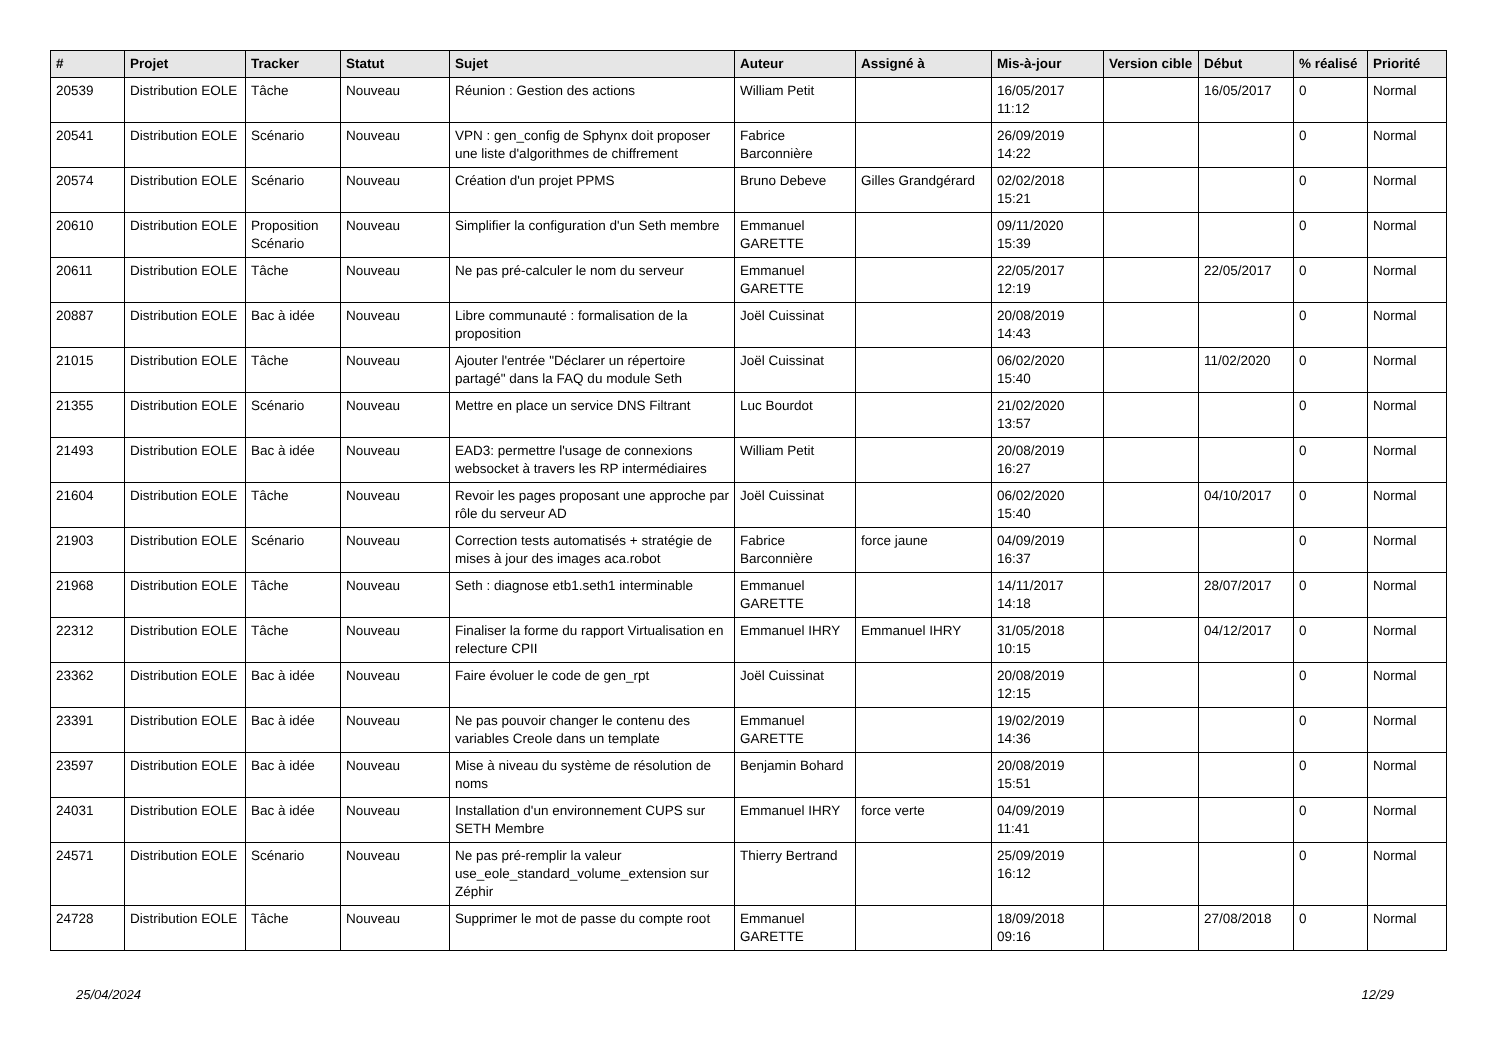| # | Projet | Tracker | Statut | Sujet | Auteur | Assigné à | Mis-à-jour | Version cible | Début | % réalisé | Priorité |
| --- | --- | --- | --- | --- | --- | --- | --- | --- | --- | --- | --- |
| 20539 | Distribution EOLE | Tâche | Nouveau | Réunion : Gestion des actions | William Petit | | 16/05/2017 11:12 | | 16/05/2017 | 0 | Normal |
| 20541 | Distribution EOLE | Scénario | Nouveau | VPN : gen_config de Sphynx doit proposer une liste d'algorithmes de chiffrement | Fabrice Barconnière | | 26/09/2019 14:22 | | | 0 | Normal |
| 20574 | Distribution EOLE | Scénario | Nouveau | Création d'un projet PPMS | Bruno Debeve | Gilles Grandgérard | 02/02/2018 15:21 | | | 0 | Normal |
| 20610 | Distribution EOLE | Proposition Scénario | Nouveau | Simplifier la configuration d'un Seth membre | Emmanuel GARETTE | | 09/11/2020 15:39 | | | 0 | Normal |
| 20611 | Distribution EOLE | Tâche | Nouveau | Ne pas pré-calculer le nom du serveur | Emmanuel GARETTE | | 22/05/2017 12:19 | | 22/05/2017 | 0 | Normal |
| 20887 | Distribution EOLE | Bac à idée | Nouveau | Libre communauté : formalisation de la proposition | Joël Cuissinat | | 20/08/2019 14:43 | | | 0 | Normal |
| 21015 | Distribution EOLE | Tâche | Nouveau | Ajouter l'entrée "Déclarer un répertoire partagé" dans la FAQ du module Seth | Joël Cuissinat | | 06/02/2020 15:40 | | 11/02/2020 | 0 | Normal |
| 21355 | Distribution EOLE | Scénario | Nouveau | Mettre en place un service DNS Filtrant | Luc Bourdot | | 21/02/2020 13:57 | | | 0 | Normal |
| 21493 | Distribution EOLE | Bac à idée | Nouveau | EAD3: permettre l'usage de connexions websocket à travers les RP intermédiaires | William Petit | | 20/08/2019 16:27 | | | 0 | Normal |
| 21604 | Distribution EOLE | Tâche | Nouveau | Revoir les pages proposant une approche par rôle du serveur AD | Joël Cuissinat | | 06/02/2020 15:40 | | 04/10/2017 | 0 | Normal |
| 21903 | Distribution EOLE | Scénario | Nouveau | Correction tests automatisés + stratégie de mises à jour des images aca.robot | Fabrice Barconnière | force jaune | 04/09/2019 16:37 | | | 0 | Normal |
| 21968 | Distribution EOLE | Tâche | Nouveau | Seth : diagnose etb1.seth1 interminable | Emmanuel GARETTE | | 14/11/2017 14:18 | | 28/07/2017 | 0 | Normal |
| 22312 | Distribution EOLE | Tâche | Nouveau | Finaliser la forme du rapport Virtualisation en relecture CPII | Emmanuel IHRY | Emmanuel IHRY | 31/05/2018 10:15 | | 04/12/2017 | 0 | Normal |
| 23362 | Distribution EOLE | Bac à idée | Nouveau | Faire évoluer le code de gen_rpt | Joël Cuissinat | | 20/08/2019 12:15 | | | 0 | Normal |
| 23391 | Distribution EOLE | Bac à idée | Nouveau | Ne pas pouvoir changer le contenu des variables Creole dans un template | Emmanuel GARETTE | | 19/02/2019 14:36 | | | 0 | Normal |
| 23597 | Distribution EOLE | Bac à idée | Nouveau | Mise à niveau du système de résolution de noms | Benjamin Bohard | | 20/08/2019 15:51 | | | 0 | Normal |
| 24031 | Distribution EOLE | Bac à idée | Nouveau | Installation d'un environnement CUPS sur SETH Membre | Emmanuel IHRY | force verte | 04/09/2019 11:41 | | | 0 | Normal |
| 24571 | Distribution EOLE | Scénario | Nouveau | Ne pas pré-remplir la valeur use_eole_standard_volume_extension sur Zéphir | Thierry Bertrand | | 25/09/2019 16:12 | | | 0 | Normal |
| 24728 | Distribution EOLE | Tâche | Nouveau | Supprimer le mot de passe du compte root | Emmanuel GARETTE | | 18/09/2018 09:16 | | 27/08/2018 | 0 | Normal |
25/04/2024 12/29